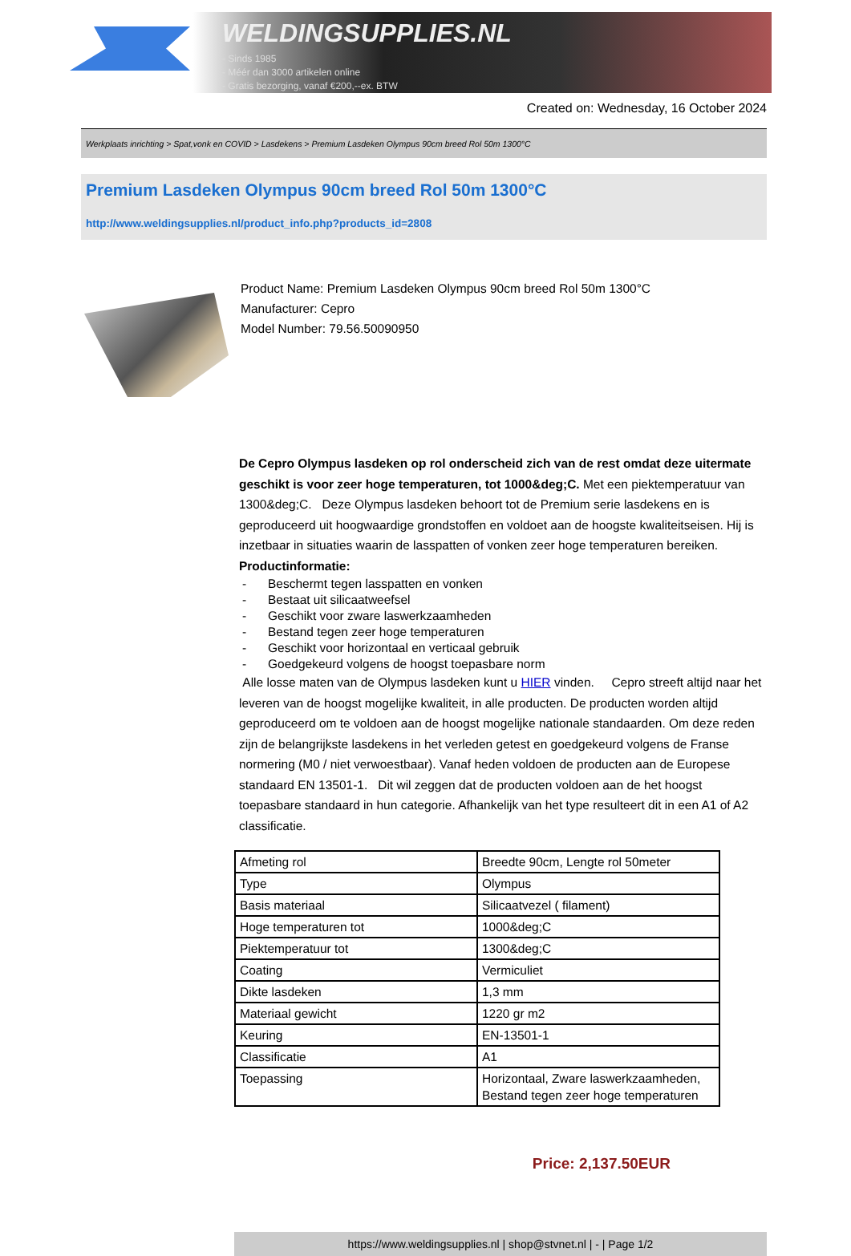WELDINGSUPPLIES.NL
- Sinds 1985
- Méér dan 3000 artikelen online
- Gratis bezorging, vanaf €200,--ex. BTW
Created on: Wednesday, 16 October 2024
Werkplaats inrichting > Spat,vonk en COVID > Lasdekens > Premium Lasdeken Olympus 90cm breed Rol 50m 1300°C
Premium Lasdeken Olympus 90cm breed Rol 50m 1300°C
http://www.weldingsupplies.nl/product_info.php?products_id=2808
Product Name: Premium Lasdeken Olympus 90cm breed Rol 50m 1300°C
Manufacturer: Cepro
Model Number: 79.56.50090950
De Cepro Olympus lasdeken op rol onderscheid zich van de rest omdat deze uitermate geschikt is voor zeer hoge temperaturen, tot 1000&deg;C. Met een piektemperatuur van 1300&deg;C. Deze Olympus lasdeken behoort tot de Premium serie lasdekens en is geproduceerd uit hoogwaardige grondstoffen en voldoet aan de hoogste kwaliteitseisen. Hij is inzetbaar in situaties waarin de lasspatten of vonken zeer hoge temperaturen bereiken. Productinformatie:
- Beschermt tegen lasspatten en vonken
- Bestaat uit silicaatweefsel
- Geschikt voor zware laswerkzaamheden
- Bestand tegen zeer hoge temperaturen
- Geschikt voor horizontaal en verticaal gebruik
- Goedgekeurd volgens de hoogst toepasbare norm
Alle losse maten van de Olympus lasdeken kunt u HIER vinden. Cepro streeft altijd naar het leveren van de hoogst mogelijke kwaliteit, in alle producten. De producten worden altijd geproduceerd om te voldoen aan de hoogst mogelijke nationale standaarden. Om deze reden zijn de belangrijkste lasdekens in het verleden getest en goedgekeurd volgens de Franse normering (M0 / niet verwoestbaar). Vanaf heden voldoen de producten aan de Europese standaard EN 13501-1. Dit wil zeggen dat de producten voldoen aan de het hoogst toepasbare standaard in hun categorie. Afhankelijk van het type resulteert dit in een A1 of A2 classificatie.
| Afmeting rol | Breedte 90cm, Lengte rol 50meter |
| Type | Olympus |
| Basis materiaal | Silicaatvezel ( filament) |
| Hoge temperaturen tot | 1000&deg;C |
| Piektemperatuur tot | 1300&deg;C |
| Coating | Vermiculiet |
| Dikte lasdeken | 1,3 mm |
| Materiaal gewicht | 1220 gr m2 |
| Keuring | EN-13501-1 |
| Classificatie | A1 |
| Toepassing | Horizontaal, Zware laswerkzaamheden, Bestand tegen zeer hoge temperaturen |
Price: 2,137.50EUR
https://www.weldingsupplies.nl | shop@stvnet.nl | - | Page 1/2